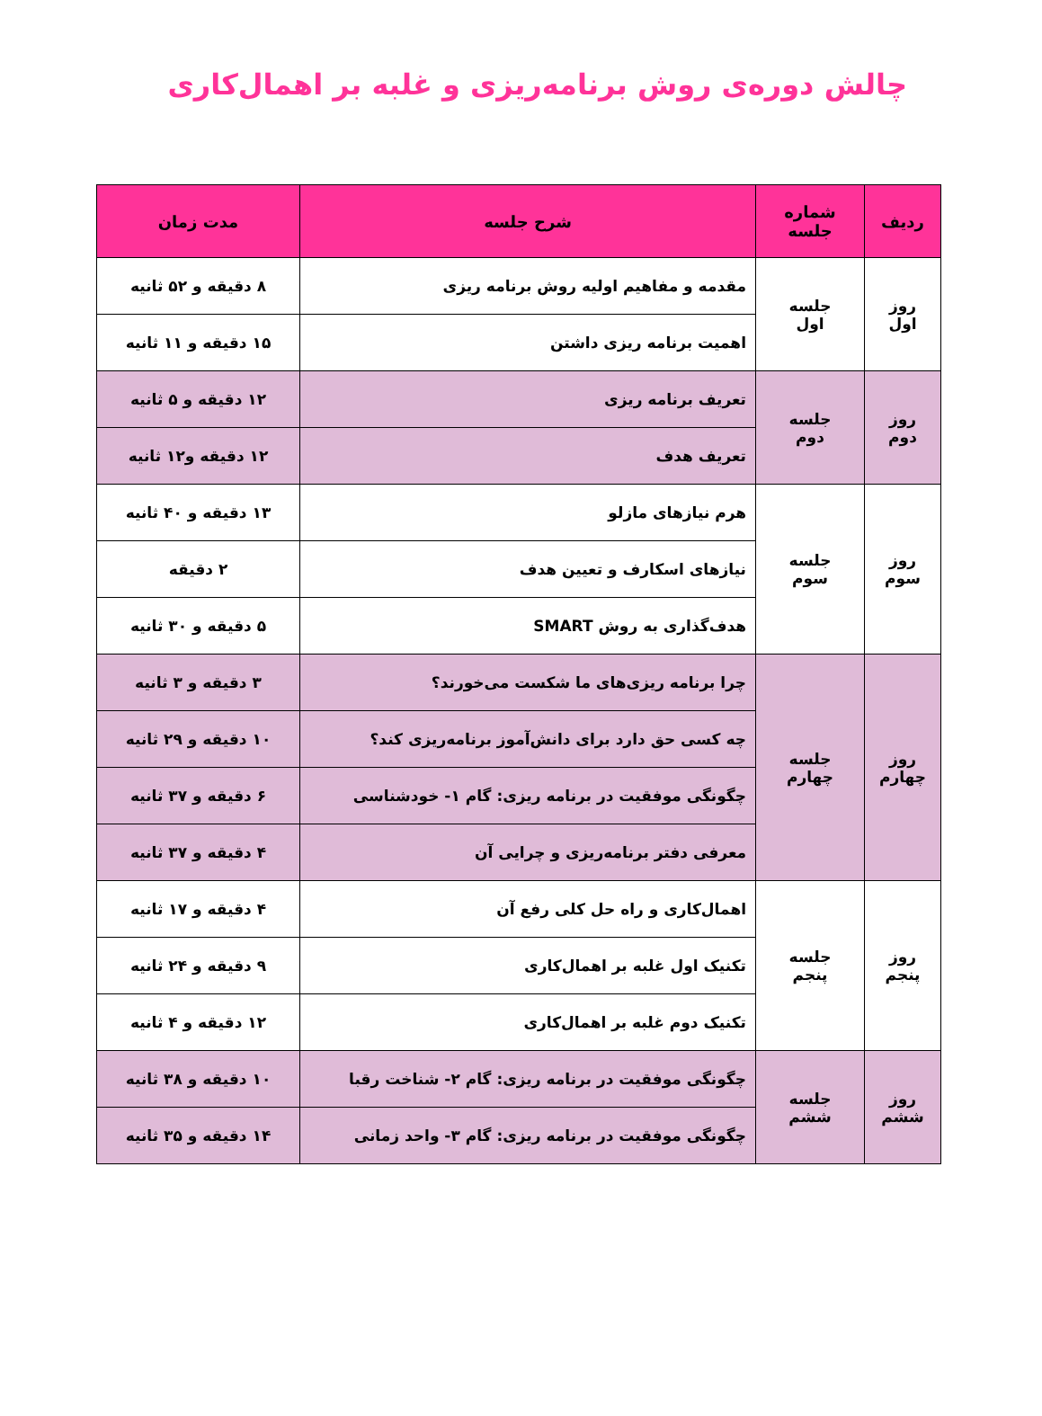چالش دوره‌ی روش برنامه‌ریزی و غلبه بر اهمال‌کاری
| ردیف | شماره جلسه | شرح جلسه | مدت زمان |
| --- | --- | --- | --- |
| روز اول | جلسه اول | مقدمه و مفاهیم اولیه روش برنامه ریزی | ۸ دقیقه و ۵۲ ثانیه |
| | | اهمیت برنامه ریزی داشتن | ۱۵ دقیقه و ۱۱ ثانیه |
| روز دوم | جلسه دوم | تعریف برنامه ریزی | ۱۲ دقیقه و ۵ ثانیه |
| | | تعریف هدف | ۱۲ دقیقه و۱۲ ثانیه |
| روز سوم | جلسه سوم | هرم نیازهای مازلو | ۱۳ دقیقه و ۴۰ ثانیه |
| | | نیازهای اسکارف و تعیین هدف | ۲ دقیقه |
| | | هدف‌گذاری به روش SMART | ۵ دقیقه و ۳۰ ثانیه |
| روز چهارم | جلسه چهارم | چرا برنامه ریزی‌های ما شکست می‌خورند؟ | ۳ دقیقه و ۳ ثانیه |
| | | چه کسی حق دارد برای دانش‌آموز برنامه‌ریزی کند؟ | ۱۰ دقیقه و ۲۹ ثانیه |
| | | چگونگی موفقیت در برنامه ریزی: گام ۱- خودشناسی | ۶ دقیقه و ۳۷ ثانیه |
| | | معرفی دفتر برنامه‌ریزی و چرایی آن | ۴ دقیقه و ۳۷ ثانیه |
| روز پنجم | جلسه پنجم | اهمال‌کاری و راه حل کلی رفع آن | ۴ دقیقه و ۱۷ ثانیه |
| | | تکنیک اول غلبه بر اهمال‌کاری | ۹ دقیقه و ۲۴ ثانیه |
| | | تکنیک دوم غلبه بر اهمال‌کاری | ۱۲ دقیقه و ۴ ثانیه |
| روز ششم | جلسه ششم | چگونگی موفقیت در برنامه ریزی: گام ۲- شناخت رقبا | ۱۰ دقیقه و ۳۸ ثانیه |
| | | چگونگی موفقیت در برنامه ریزی: گام ۳- واحد زمانی | ۱۴ دقیقه و ۳۵ ثانیه |